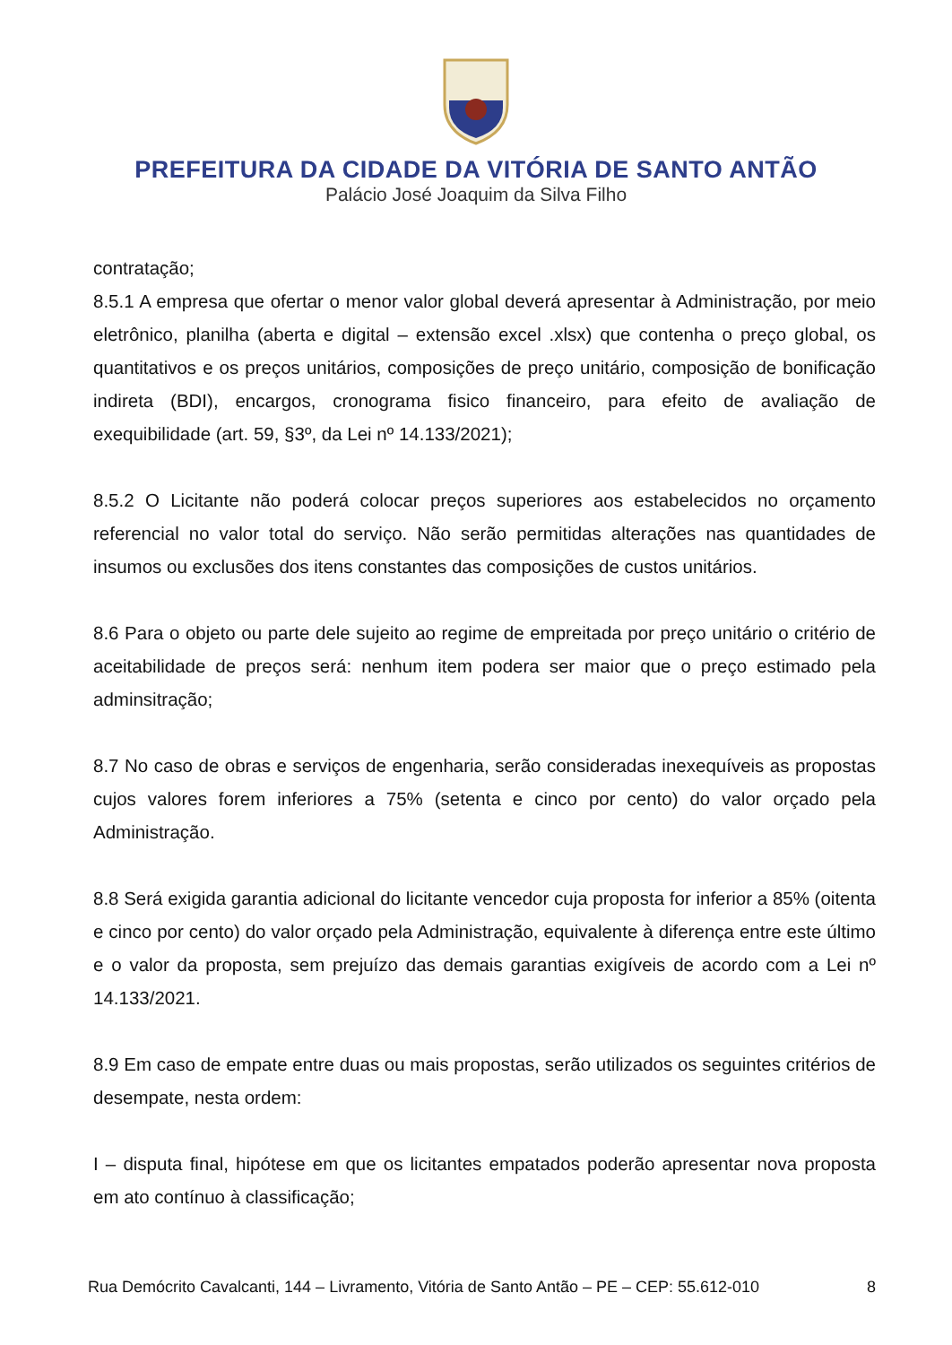PREFEITURA DA CIDADE DA VITÓRIA DE SANTO ANTÃO
Palácio José Joaquim da Silva Filho
contratação;
8.5.1 A empresa que ofertar o menor valor global deverá apresentar à Administração, por meio eletrônico, planilha (aberta e digital – extensão excel .xlsx) que contenha o preço global, os quantitativos e os preços unitários, composições de preço unitário, composição de bonificação indireta (BDI), encargos, cronograma fisico financeiro, para efeito de avaliação de exequibilidade (art. 59, §3º, da Lei nº 14.133/2021);
8.5.2 O Licitante não poderá colocar preços superiores aos estabelecidos no orçamento referencial no valor total do serviço. Não serão permitidas alterações nas quantidades de insumos ou exclusões dos itens constantes das composições de custos unitários.
8.6 Para o objeto ou parte dele sujeito ao regime de empreitada por preço unitário o critério de aceitabilidade de preços será: nenhum item podera ser maior que o preço estimado pela adminsitração;
8.7 No caso de obras e serviços de engenharia, serão consideradas inexequíveis as propostas cujos valores forem inferiores a 75% (setenta e cinco por cento) do valor orçado pela Administração.
8.8 Será exigida garantia adicional do licitante vencedor cuja proposta for inferior a 85% (oitenta e cinco por cento) do valor orçado pela Administração, equivalente à diferença entre este último e o valor da proposta, sem prejuízo das demais garantias exigíveis de acordo com a Lei nº 14.133/2021.
8.9 Em caso de empate entre duas ou mais propostas, serão utilizados os seguintes critérios de desempate, nesta ordem:
I – disputa final, hipótese em que os licitantes empatados poderão apresentar nova proposta em ato contínuo à classificação;
Rua Demócrito Cavalcanti, 144 – Livramento, Vitória de Santo Antão – PE – CEP: 55.612-010 8